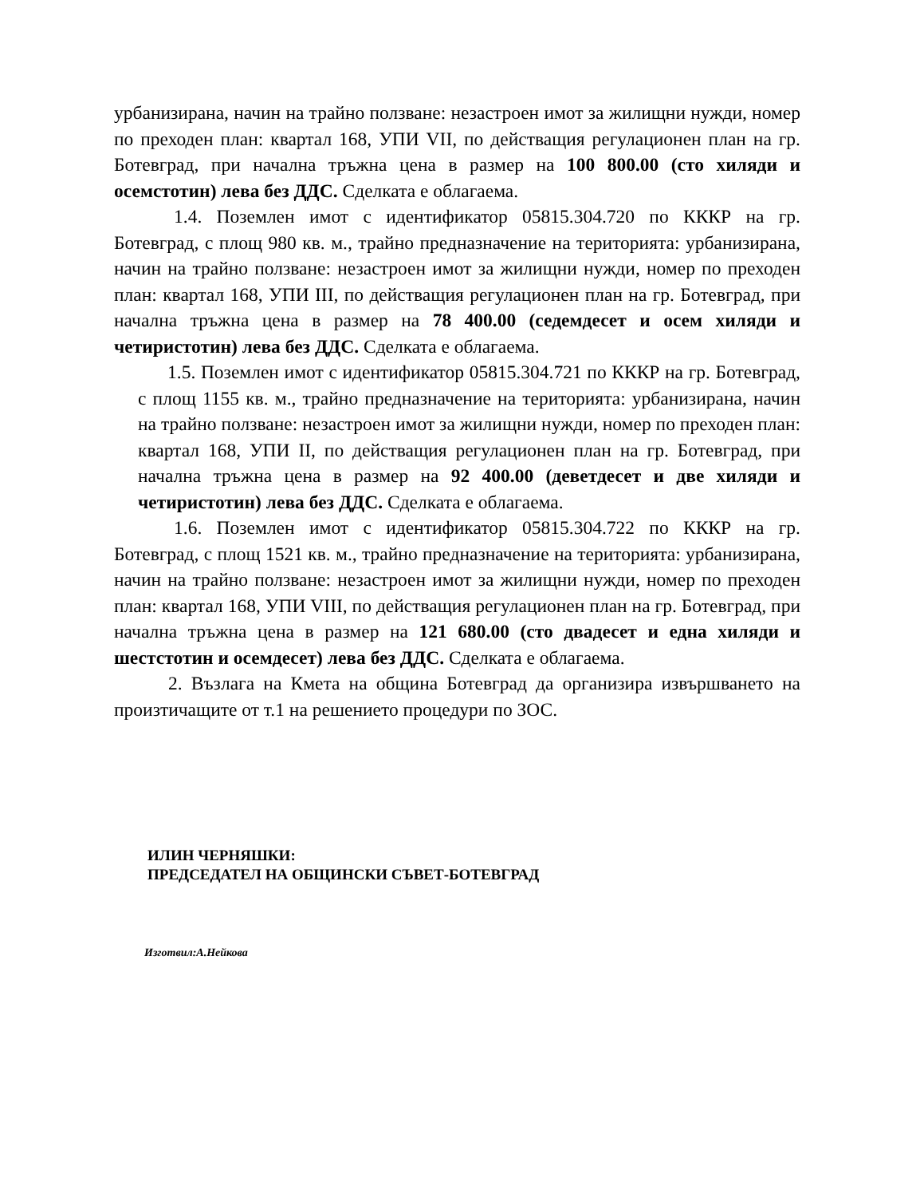урбанизирана, начин на трайно ползване: незастроен имот за жилищни нужди, номер по преходен план: квартал 168, УПИ VII, по действащия регулационен план на гр. Ботевград, при начална тръжна цена в размер на 100 800.00 (сто хиляди и осемстотин) лева без ДДС. Сделката е облагаема.
1.4. Поземлен имот с идентификатор 05815.304.720 по КККР на гр. Ботевград, с площ 980 кв. м., трайно предназначение на територията: урбанизирана, начин на трайно ползване: незастроен имот за жилищни нужди, номер по преходен план: квартал 168, УПИ III, по действащия регулационен план на гр. Ботевград, при начална тръжна цена в размер на 78 400.00 (седемдесет и осем хиляди и четиристотин) лева без ДДС. Сделката е облагаема.
1.5. Поземлен имот с идентификатор 05815.304.721 по КККР на гр. Ботевград, с площ 1155 кв. м., трайно предназначение на територията: урбанизирана, начин на трайно ползване: незастроен имот за жилищни нужди, номер по преходен план: квартал 168, УПИ II, по действащия регулационен план на гр. Ботевград, при начална тръжна цена в размер на 92 400.00 (деветдесет и две хиляди и четиристотин) лева без ДДС. Сделката е облагаема.
1.6. Поземлен имот с идентификатор 05815.304.722 по КККР на гр. Ботевград, с площ 1521 кв. м., трайно предназначение на територията: урбанизирана, начин на трайно ползване: незастроен имот за жилищни нужди, номер по преходен план: квартал 168, УПИ VIII, по действащия регулационен план на гр. Ботевград, при начална тръжна цена в размер на 121 680.00 (сто двадесет и една хиляди и шестстотин и осемдесет) лева без ДДС. Сделката е облагаема.
2. Възлага на Кмета на община Ботевград да организира извършването на произтичащите от т.1 на решението процедури по ЗОС.
ИЛИН ЧЕРНЯШКИ:
ПРЕДСЕДАТЕЛ НА ОБЩИНСКИ СЪВЕТ-БОТЕВГРАД
Изготвил:А.Нейкова